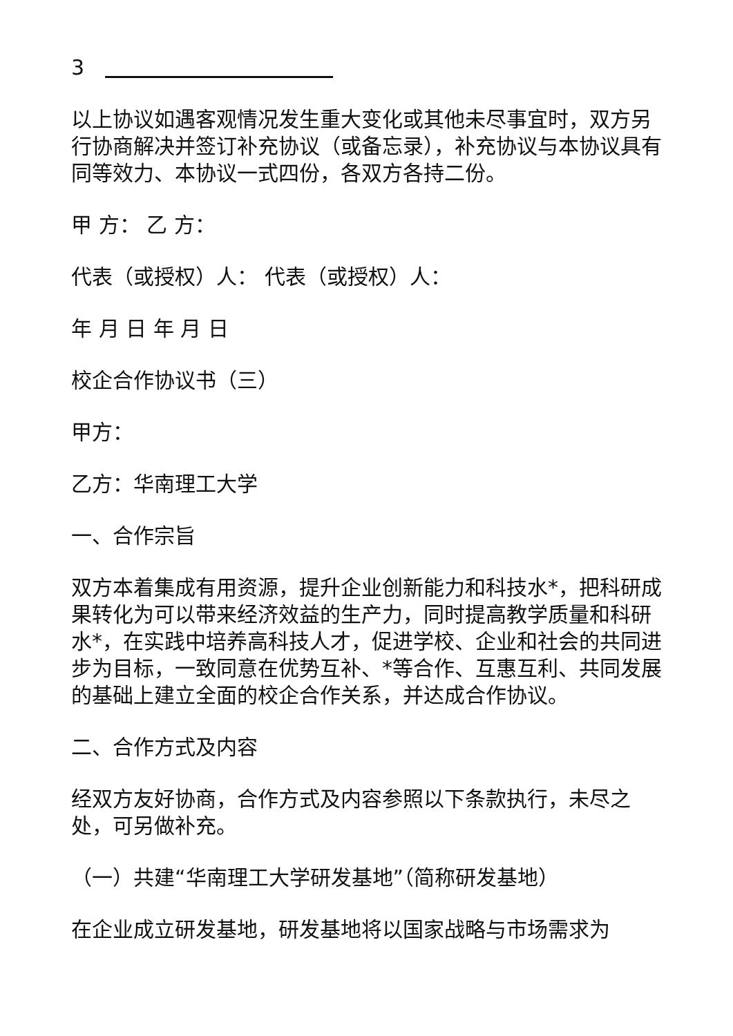3　　　　　　　　　　　　
以上协议如遇客观情况发生重大变化或其他未尽事宜时，双方另行协商解决并签订补充协议（或备忘录），补充协议与本协议具有同等效力、本协议一式四份，各双方各持二份。
甲 方： 乙 方：
代表（或授权）人： 代表（或授权）人：
年 月 日 年 月 日
校企合作协议书（三）
甲方：
乙方：华南理工大学
一、合作宗旨
双方本着集成有用资源，提升企业创新能力和科技水*，把科研成果转化为可以带来经济效益的生产力，同时提高教学质量和科研水*，在实践中培养高科技人才，促进学校、企业和社会的共同进步为目标，一致同意在优势互补、*等合作、互惠互利、共同发展的基础上建立全面的校企合作关系，并达成合作协议。
二、合作方式及内容
经双方友好协商，合作方式及内容参照以下条款执行，未尽之处，可另做补充。
（一）共建“华南理工大学研发基地”（简称研发基地）
在企业成立研发基地，研发基地将以国家战略与市场需求为